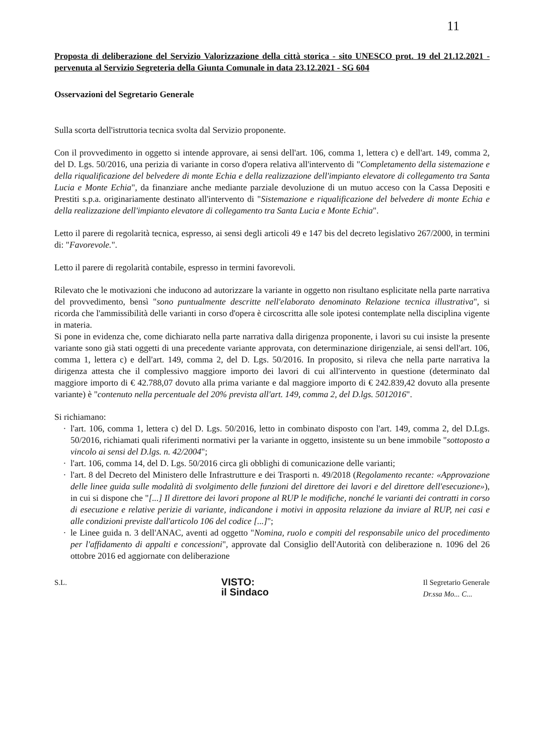11
Proposta di deliberazione del Servizio Valorizzazione della città storica - sito UNESCO prot. 19 del 21.12.2021 - pervenuta al Servizio Segreteria della Giunta Comunale in data 23.12.2021 - SG 604
Osservazioni del Segretario Generale
Sulla scorta dell'istruttoria tecnica svolta dal Servizio proponente.
Con il provvedimento in oggetto si intende approvare, ai sensi dell'art. 106, comma 1, lettera c) e dell'art. 149, comma 2, del D. Lgs. 50/2016, una perizia di variante in corso d'opera relativa all'intervento di "Completamento della sistemazione e della riqualificazione del belvedere di monte Echia e della realizzazione dell'impianto elevatore di collegamento tra Santa Lucia e Monte Echia", da finanziare anche mediante parziale devoluzione di un mutuo acceso con la Cassa Depositi e Prestiti s.p.a. originariamente destinato all'intervento di "Sistemazione e riqualificazione del belvedere di monte Echia e della realizzazione dell'impianto elevatore di collegamento tra Santa Lucia e Monte Echia".
Letto il parere di regolarità tecnica, espresso, ai sensi degli articoli 49 e 147 bis del decreto legislativo 267/2000, in termini di: "Favorevole.".
Letto il parere di regolarità contabile, espresso in termini favorevoli.
Rilevato che le motivazioni che inducono ad autorizzare la variante in oggetto non risultano esplicitate nella parte narrativa del provvedimento, bensì "sono puntualmente descritte nell'elaborato denominato Relazione tecnica illustrativa", si ricorda che l'ammissibilità delle varianti in corso d'opera è circoscritta alle sole ipotesi contemplate nella disciplina vigente in materia.
Si pone in evidenza che, come dichiarato nella parte narrativa dalla dirigenza proponente, i lavori su cui insiste la presente variante sono già stati oggetti di una precedente variante approvata, con determinazione dirigenziale, ai sensi dell'art. 106, comma 1, lettera c) e dell'art. 149, comma 2, del D. Lgs. 50/2016. In proposito, si rileva che nella parte narrativa la dirigenza attesta che il complessivo maggiore importo dei lavori di cui all'intervento in questione (determinato dal maggiore importo di € 42.788,07 dovuto alla prima variante e dal maggiore importo di € 242.839,42 dovuto alla presente variante) è "contenuto nella percentuale del 20% prevista all'art. 149, comma 2, del D.lgs. 5012016".
Si richiamano:
l'art. 106, comma 1, lettera c) del D. Lgs. 50/2016, letto in combinato disposto con l'art. 149, comma 2, del D.Lgs. 50/2016, richiamati quali riferimenti normativi per la variante in oggetto, insistente su un bene immobile "sottoposto a vincolo ai sensi del D.lgs. n. 42/2004";
l'art. 106, comma 14, del D. Lgs. 50/2016 circa gli obblighi di comunicazione delle varianti;
l'art. 8 del Decreto del Ministero delle Infrastrutture e dei Trasporti n. 49/2018 (Regolamento recante: «Approvazione delle linee guida sulle modalità di svolgimento delle funzioni del direttore dei lavori e del direttore dell'esecuzione»), in cui si dispone che "[...] Il direttore dei lavori propone al RUP le modifiche, nonché le varianti dei contratti in corso di esecuzione e relative perizie di variante, indicandone i motivi in apposita relazione da inviare al RUP, nei casi e alle condizioni previste dall'articolo 106 del codice [...]";
le Linee guida n. 3 dell'ANAC, aventi ad oggetto "Nomina, ruolo e compiti del responsabile unico del procedimento per l'affidamento di appalti e concessioni", approvate dal Consiglio dell'Autorità con deliberazione n. 1096 del 26 ottobre 2016 ed aggiornate con deliberazione
S.L.
VISTO:
il Sindaco
Il Segretario Generale
Dr.ssa Mo... C...